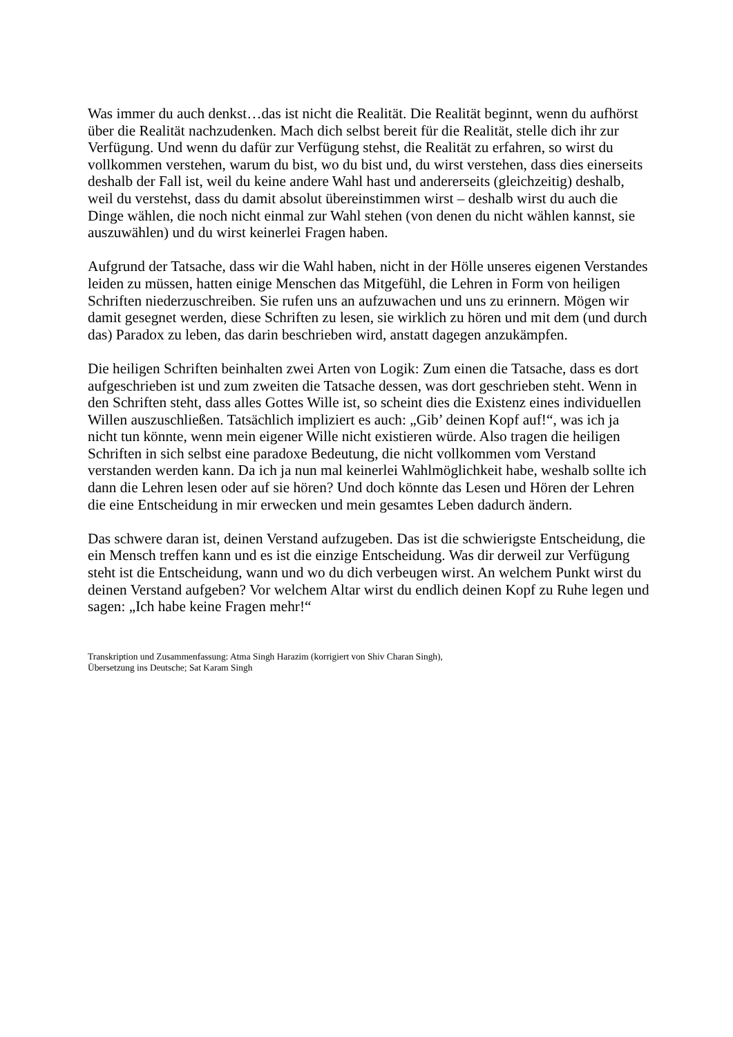Was immer du auch denkst…das ist nicht die Realität. Die Realität beginnt, wenn du aufhörst über die Realität nachzudenken. Mach dich selbst bereit für die Realität, stelle dich ihr zur Verfügung. Und wenn du dafür zur Verfügung stehst, die Realität zu erfahren, so wirst du vollkommen verstehen, warum du bist, wo du bist und, du wirst verstehen, dass dies einerseits deshalb der Fall ist, weil du keine andere Wahl hast und andererseits (gleichzeitig) deshalb, weil du verstehst, dass du damit absolut übereinstimmen wirst – deshalb wirst du auch die Dinge wählen, die noch nicht einmal zur Wahl stehen (von denen du nicht wählen kannst, sie auszuwählen) und du wirst keinerlei Fragen haben.
Aufgrund der Tatsache, dass wir die Wahl haben, nicht in der Hölle unseres eigenen Verstandes leiden zu müssen, hatten einige Menschen das Mitgefühl, die Lehren in Form von heiligen Schriften niederzuschreiben. Sie rufen uns an aufzuwachen und uns zu erinnern. Mögen wir damit gesegnet werden, diese Schriften zu lesen, sie wirklich zu hören und mit dem (und durch das) Paradox zu leben, das darin beschrieben wird, anstatt dagegen anzukämpfen.
Die heiligen Schriften beinhalten zwei Arten von Logik: Zum einen die Tatsache, dass es dort aufgeschrieben ist und zum zweiten die Tatsache dessen, was dort geschrieben steht. Wenn in den Schriften steht, dass alles Gottes Wille ist, so scheint dies die Existenz eines individuellen Willen auszuschließen. Tatsächlich impliziert es auch: „Gib’ deinen Kopf auf!“, was ich ja nicht tun könnte, wenn mein eigener Wille nicht existieren würde. Also tragen die heiligen Schriften in sich selbst eine paradoxe Bedeutung, die nicht vollkommen vom Verstand verstanden werden kann. Da ich ja nun mal keinerlei Wahlmöglichkeit habe, weshalb sollte ich dann die Lehren lesen oder auf sie hören? Und doch könnte das Lesen und Hören der Lehren die eine Entscheidung in mir erwecken und mein gesamtes Leben dadurch ändern.
Das schwere daran ist, deinen Verstand aufzugeben. Das ist die schwierigste Entscheidung, die ein Mensch treffen kann und es ist die einzige Entscheidung. Was dir derweil zur Verfügung steht ist die Entscheidung, wann und wo du dich verbeugen wirst. An welchem Punkt wirst du deinen Verstand aufgeben? Vor welchem Altar wirst du endlich deinen Kopf zu Ruhe legen und sagen: „Ich habe keine Fragen mehr!“
Transkription und Zusammenfassung: Atma Singh Harazim (korrigiert von Shiv Charan Singh),
Übersetzung ins Deutsche; Sat Karam Singh